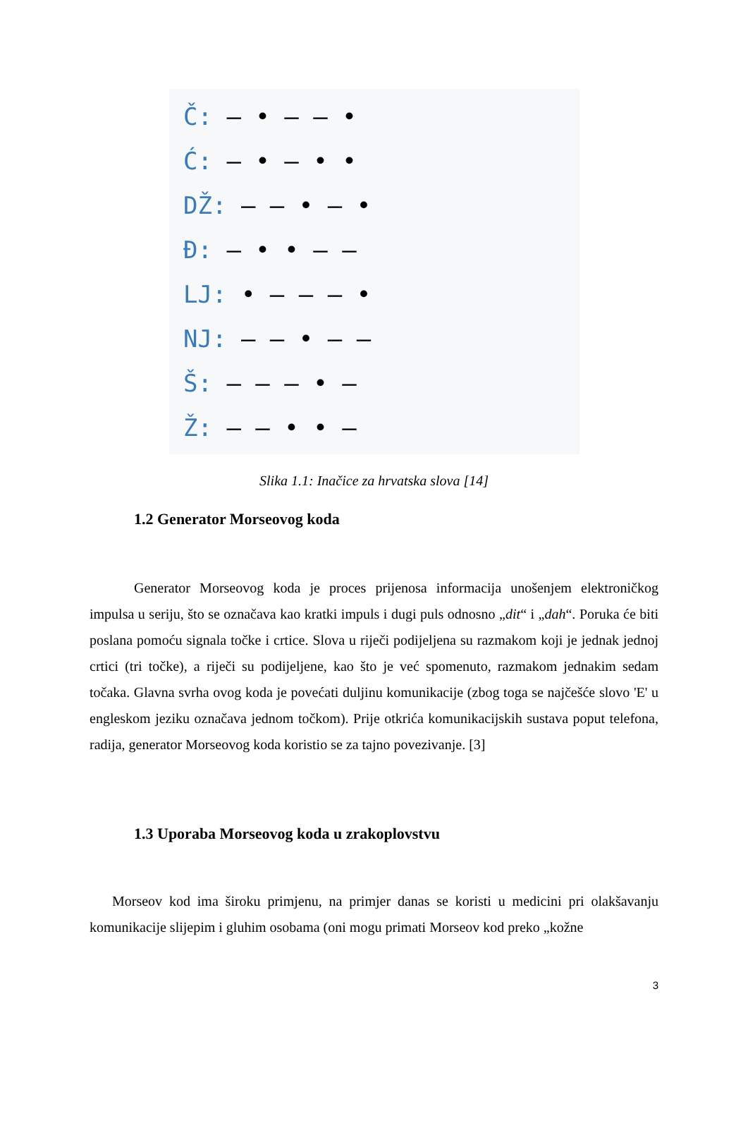Č: – • – – •
Ć: – • – • •
DŽ: – – • – •
Đ: – • • – –
LJ: • – – – •
NJ: – – • – –
Š: – – – • –
Ž: – – • • –
Slika 1.1: Inačice za hrvatska slova [14]
1.2 Generator Morseovog koda
Generator Morseovog koda je proces prijenosa informacija unošenjem elektroničkog impulsa u seriju, što se označava kao kratki impuls i dugi puls odnosno „dit“ i „dah“. Poruka će biti poslana pomoću signala točke i crtice. Slova u riječi podijeljena su razmakom koji je jednak jednoj crtici (tri točke), a riječi su podijeljene, kao što je već spomenuto, razmakom jednakim sedam točaka. Glavna svrha ovog koda je povećati duljinu komunikacije (zbog toga se najčešće slovo 'E' u engleskom jeziku označava jednom točkom). Prije otkrića komunikacijskih sustava poput telefona, radija, generator Morseovog koda koristio se za tajno povezivanje. [3]
1.3 Uporaba Morseovog koda u zrakoplovstvu
Morseov kod ima široku primjenu, na primjer danas se koristi u medicini pri olakšavanju komunikacije slijepim i gluhim osobama (oni mogu primati Morseov kod preko „kožne
3